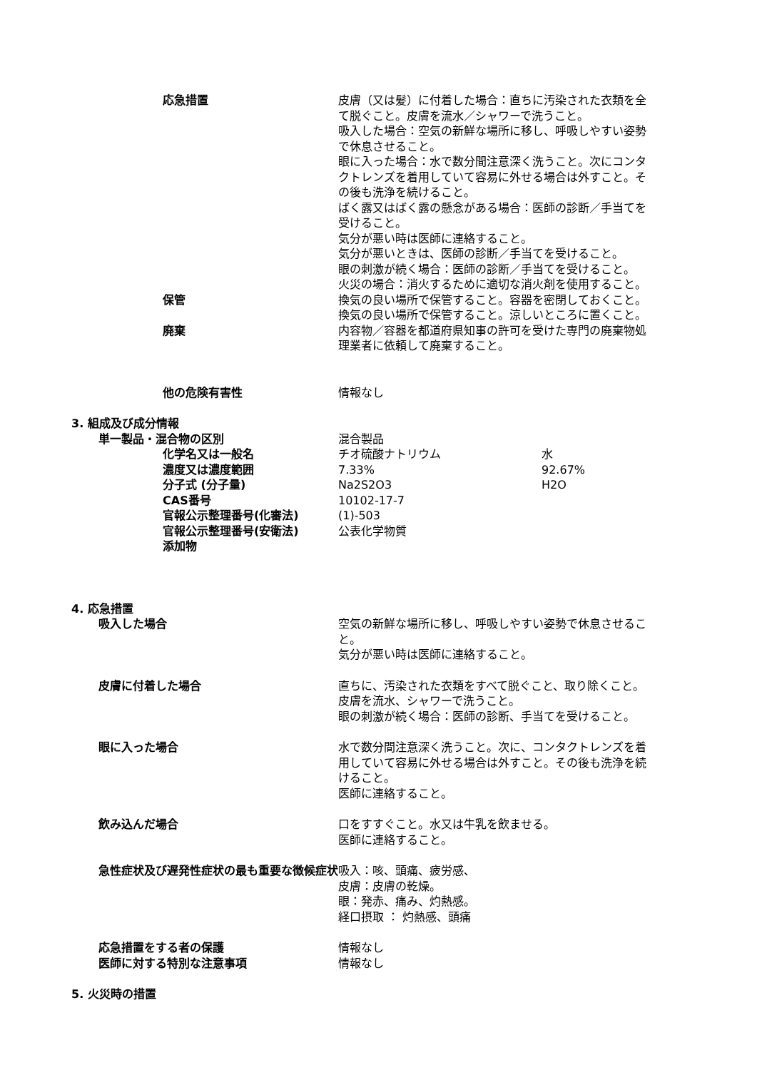応急措置 皮膚（又は髪）に付着した場合：直ちに汚染された衣類を全て脱ぐこと。皮膚を流水／シャワーで洗うこと。
吸入した場合：空気の新鮮な場所に移し、呼吸しやすい姿勢で休息させること。
眼に入った場合：水で数分間注意深く洗うこと。次にコンタクトレンズを着用していて容易に外せる場合は外すこと。その後も洗浄を続けること。
ばく露又はばく露の懸念がある場合：医師の診断／手当てを受けること。
気分が悪い時は医師に連絡すること。
気分が悪いときは、医師の診断／手当てを受けること。
眼の刺激が続く場合：医師の診断／手当てを受けること。
火災の場合：消火するために適切な消火剤を使用すること。
保管 換気の良い場所で保管すること。容器を密閉しておくこと。
換気の良い場所で保管すること。涼しいところに置くこと。
廃棄 内容物／容器を都道府県知事の許可を受けた専門の廃棄物処理業者に依頼して廃棄すること。
他の危険有害性 情報なし
3. 組成及び成分情報
単一製品・混合物の区別 混合製品
化学名又は一般名 チオ硫酸ナトリウム 水
濃度又は濃度範囲 7.33% 92.67%
分子式 (分子量) Na2S2O3 H2O
CAS番号 10102-17-7
官報公示整理番号(化審法) (1)-503
官報公示整理番号(安衛法) 公表化学物質
添加物
4. 応急措置
吸入した場合 空気の新鮮な場所に移し、呼吸しやすい姿勢で休息させること。
気分が悪い時は医師に連絡すること。
皮膚に付着した場合 直ちに、汚染された衣類をすべて脱ぐこと、取り除くこと。皮膚を流水、シャワーで洗うこと。
眼の刺激が続く場合：医師の診断、手当てを受けること。
眼に入った場合 水で数分間注意深く洗うこと。次に、コンタクトレンズを着用していて容易に外せる場合は外すこと。その後も洗浄を続けること。
医師に連絡すること。
飲み込んだ場合 口をすすぐこと。水又は牛乳を飲ませる。
医師に連絡すること。
急性症状及び遅発性症状の最も重要な徴候症状 吸入：咳、頭痛、疲労感、
皮膚：皮膚の乾燥。
眼：発赤、痛み、灼熱感。
経口摂取 ： 灼熱感、頭痛
応急措置をする者の保護 情報なし
医師に対する特別な注意事項 情報なし
5. 火災時の措置